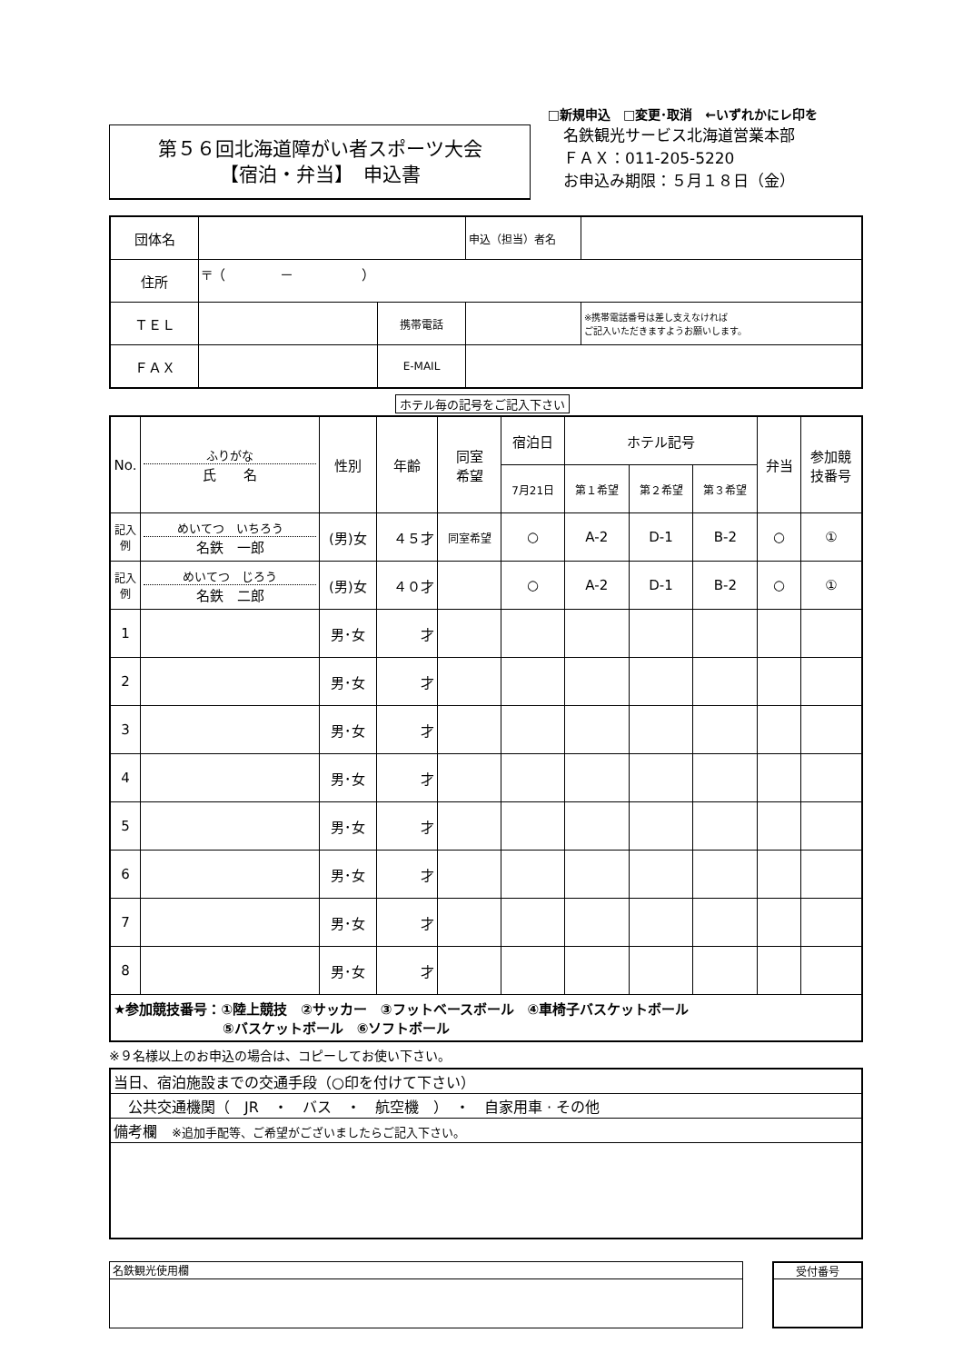□新規申込　□変更･取消　←いずれかにレ印を
第５６回北海道障がい者スポーツ大会
【宿泊・弁当】　申込書
名鉄観光サービス北海道営業本部
ＦＡＸ：011-205-5220
お申込み期限：５月１８日（金）
| 団体名 | | | | 申込（担当）者名 | |
| 住所 | 〒（ － ） | | | | |
| ＴＥＬ | | 携帯電話 | | | ※携帯電話番号は差し支えなければ ご記入いただきますようお願いします。 |
| ＦＡＸ | | E-MAIL | | | |
ホテル毎の記号をご記入下さい
| No. | ふりがな 氏 名 | 性別 | 年齢 | 同室 希望 | 宿泊日 | ホテル記号 | | | 弁当 | 参加競 技番号 |
| --- | --- | --- | --- | --- | --- | --- | --- | --- | --- | --- |
| | | | | | 7月21日 | 第１希望 | 第２希望 | 第３希望 | | |
| 記入例 | めいてつ いちろう 名鉄 一郎 | (男)女 | ４５才 | 同室希望 | ○ | A-2 | D-1 | B-2 | ○ | ① |
| 記入例 | めいてつ じろう 名鉄 二郎 | (男)女 | ４０才 | | ○ | A-2 | D-1 | B-2 | ○ | ① |
| 1 | | 男･女 | 才 | | | | | | | |
| 2 | | 男･女 | 才 | | | | | | | |
| 3 | | 男･女 | 才 | | | | | | | |
| 4 | | 男･女 | 才 | | | | | | | |
| 5 | | 男･女 | 才 | | | | | | | |
| 6 | | 男･女 | 才 | | | | | | | |
| 7 | | 男･女 | 才 | | | | | | | |
| 8 | | 男･女 | 才 | | | | | | | |
| ★参加競技番号：①陸上競技 ②サッカー ③フットベースボール ④車椅子バスケットボール ⑤バスケットボール ⑥ソフトボール | | | | | | | | | | |
※９名様以上のお申込の場合は、コピーしてお使い下さい。
| 当日、宿泊施設までの交通手段（○印を付けて下さい） |
| 公共交通機関（ JR ・ バス ・ 航空機 ） ・ 自家用車 · その他 |
| 備考欄 ※追加手配等、ご希望がございましたらご記入下さい。 |
| 名鉄観光使用欄 |
| 受付番号 |